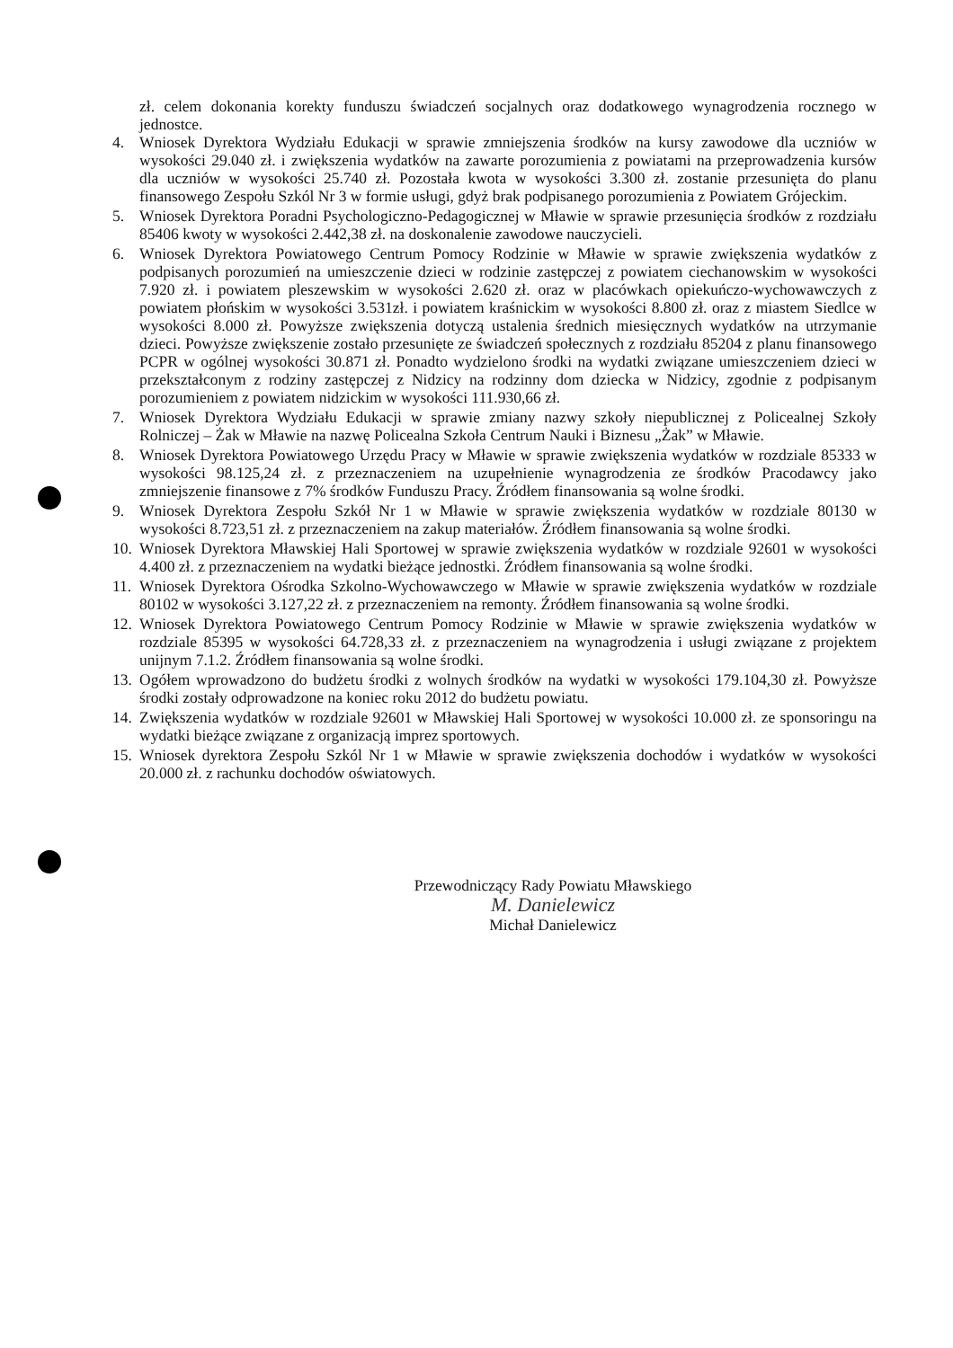zł. celem dokonania korekty funduszu świadczeń socjalnych oraz dodatkowego wynagrodzenia rocznego w jednostce.
4. Wniosek Dyrektora Wydziału Edukacji w sprawie zmniejszenia środków na kursy zawodowe dla uczniów w wysokości 29.040 zł. i zwiększenia wydatków na zawarte porozumienia z powiatami na przeprowadzenia kursów dla uczniów w wysokości 25.740 zł. Pozostała kwota w wysokości 3.300 zł. zostanie przesunięta do planu finansowego Zespołu Szkól Nr 3 w formie usługi, gdyż brak podpisanego porozumienia z Powiatem Grójeckim.
5. Wniosek Dyrektora Poradni Psychologiczno-Pedagogicznej w Mławie w sprawie przesunięcia środków z rozdziału 85406 kwoty w wysokości 2.442,38 zł. na doskonalenie zawodowe nauczycieli.
6. Wniosek Dyrektora Powiatowego Centrum Pomocy Rodzinie w Mławie w sprawie zwiększenia wydatków z podpisanych porozumień na umieszczenie dzieci w rodzinie zastępczej z powiatem ciechanowskim w wysokości 7.920 zł. i powiatem pleszewskim w wysokości 2.620 zł. oraz w placówkach opiekuńczo-wychowawczych z powiatem płońskim w wysokości 3.531zł. i powiatem kraśnickim w wysokości 8.800 zł. oraz z miastem Siedlce w wysokości 8.000 zł. Powyższe zwiększenia dotyczą ustalenia średnich miesięcznych wydatków na utrzymanie dzieci. Powyższe zwiększenie zostało przesunięte ze świadczeń społecznych z rozdziału 85204 z planu finansowego PCPR w ogólnej wysokości 30.871 zł. Ponadto wydzielono środki na wydatki związane umieszczeniem dzieci w przekształconym z rodziny zastępczej z Nidzicy na rodzinny dom dziecka w Nidzicy, zgodnie z podpisanym porozumieniem z powiatem nidzickim w wysokości 111.930,66 zł.
7. Wniosek Dyrektora Wydziału Edukacji w sprawie zmiany nazwy szkoły niepublicznej z Policealnej Szkoły Rolniczej – Żak w Mławie na nazwę Policealna Szkoła Centrum Nauki i Biznesu „Żak” w Mławie.
8. Wniosek Dyrektora Powiatowego Urzędu Pracy w Mławie w sprawie zwiększenia wydatków w rozdziale 85333 w wysokości 98.125,24 zł. z przeznaczeniem na uzupełnienie wynagrodzenia ze środków Pracodawcy jako zmniejszenie finansowe z 7% środków Funduszu Pracy. Źródłem finansowania są wolne środki.
9. Wniosek Dyrektora Zespołu Szkół Nr 1 w Mławie w sprawie zwiększenia wydatków w rozdziale 80130 w wysokości 8.723,51 zł. z przeznaczeniem na zakup materiałów. Źródłem finansowania są wolne środki.
10. Wniosek Dyrektora Mławskiej Hali Sportowej w sprawie zwiększenia wydatków w rozdziale 92601 w wysokości 4.400 zł. z przeznaczeniem na wydatki bieżące jednostki. Źródłem finansowania są wolne środki.
11. Wniosek Dyrektora Ośrodka Szkolno-Wychowawczego w Mławie w sprawie zwiększenia wydatków w rozdziale 80102 w wysokości 3.127,22 zł. z przeznaczeniem na remonty. Źródłem finansowania są wolne środki.
12. Wniosek Dyrektora Powiatowego Centrum Pomocy Rodzinie w Mławie w sprawie zwiększenia wydatków w rozdziale 85395 w wysokości 64.728,33 zł. z przeznaczeniem na wynagrodzenia i usługi związane z projektem unijnym 7.1.2. Źródłem finansowania są wolne środki.
13. Ogółem wprowadzono do budżetu środki z wolnych środków na wydatki w wysokości 179.104,30 zł. Powyższe środki zostały odprowadzone na koniec roku 2012 do budżetu powiatu.
14. Zwiększenia wydatków w rozdziale 92601 w Mławskiej Hali Sportowej w wysokości 10.000 zł. ze sponsoringu na wydatki bieżące związane z organizacją imprez sportowych.
15. Wniosek dyrektora Zespołu Szkól Nr 1 w Mławie w sprawie zwiększenia dochodów i wydatków w wysokości 20.000 zł. z rachunku dochodów oświatowych.
Przewodniczący Rady Powiatu Mławskiego
M. Danielewicz
Michał Danielewicz